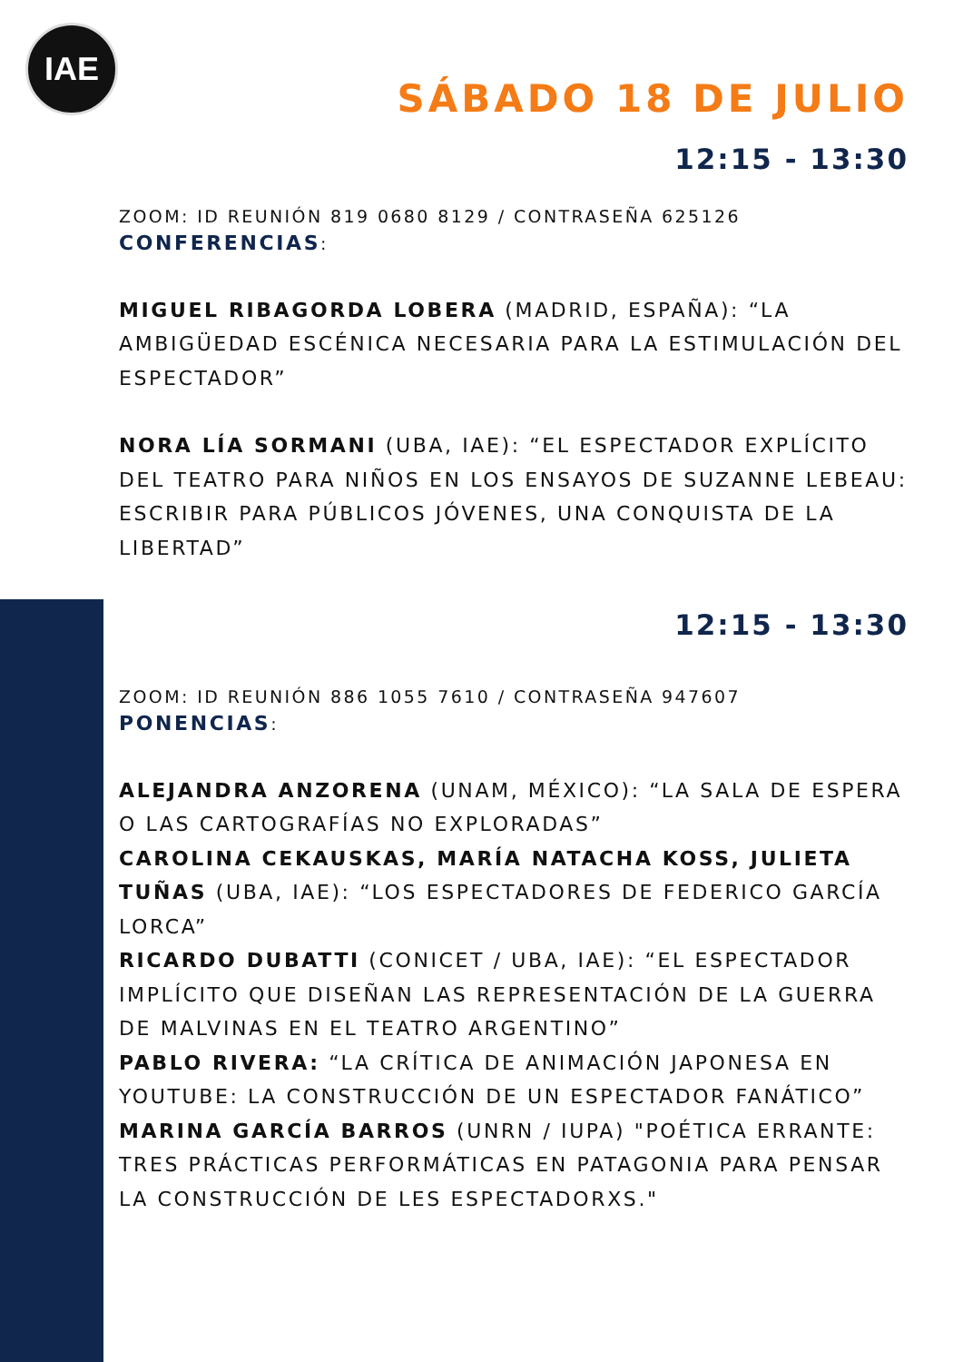IAE
SÁBADO 18 DE JULIO
12:15 - 13:30
ZOOM: ID REUNIÓN 819 0680 8129 / CONTRASEÑA 625126
CONFERENCIAS:
MIGUEL RIBAGORDA LOBERA (MADRID, ESPAÑA): “LA AMBIGÜEDAD ESCÉNICA NECESARIA PARA LA ESTIMULACIÓN DEL ESPECTADOR”
NORA LÍA SORMANI (UBA, IAE): “EL ESPECTADOR EXPLÍCITO DEL TEATRO PARA NIÑOS EN LOS ENSAYOS DE SUZANNE LEBEAU: ESCRIBIR PARA PÚBLICOS JÓVENES, UNA CONQUISTA DE LA LIBERTAD”
12:15 - 13:30
ZOOM: ID REUNIÓN 886 1055 7610 / CONTRASEÑA 947607
PONENCIAS:
ALEJANDRA ANZORENA (UNAM, MÉXICO): “LA SALA DE ESPERA O LAS CARTOGRAFÍAS NO EXPLORADAS”
CAROLINA CEKAUSKAS, MARÍA NATACHA KOSS, JULIETA TUÑAS (UBA, IAE): “LOS ESPECTADORES DE FEDERICO GARCÍA LORCA”
RICARDO DUBATTI (CONICET / UBA, IAE): “EL ESPECTADOR IMPLÍCITO QUE DISEÑAN LAS REPRESENTACIÓN DE LA GUERRA DE MALVINAS EN EL TEATRO ARGENTINO”
PABLO RIVERA: “LA CRÍTICA DE ANIMACIÓN JAPONESA EN YOUTUBE: LA CONSTRUCCIÓN DE UN ESPECTADOR FANÁTICO”
MARINA GARCÍA BARROS (UNRN / IUPA) "POÉTICA ERRANTE: TRES PRÁCTICAS PERFORMÁTICAS EN PATAGONIA PARA PENSAR LA CONSTRUCCIÓN DE LES ESPECTADORXS."